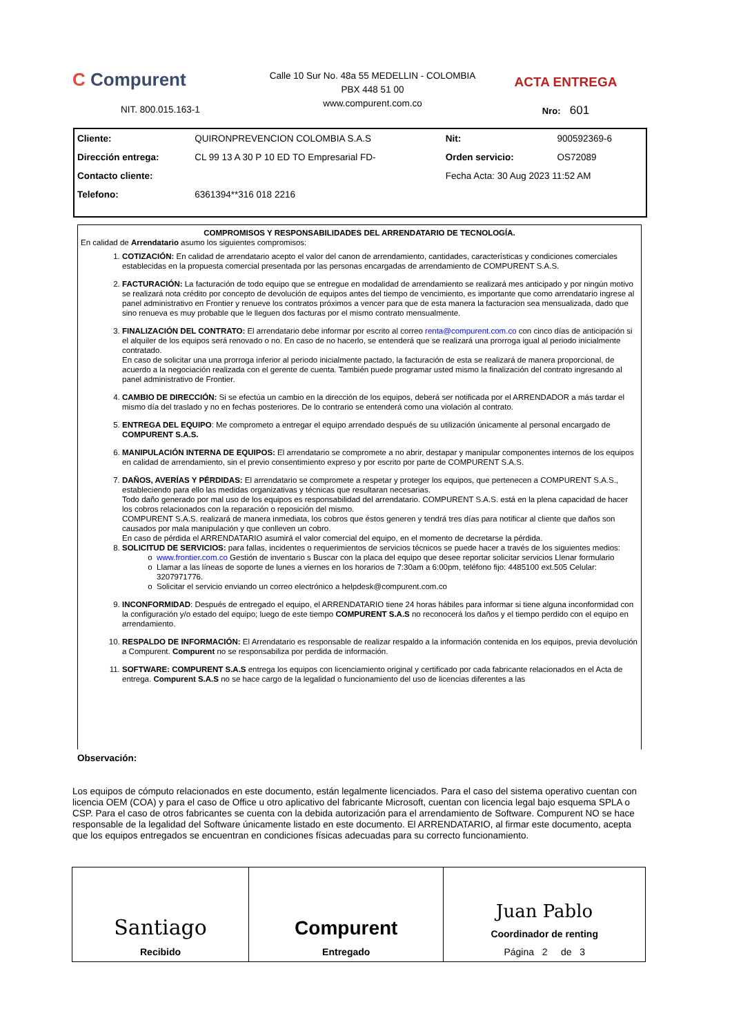C Compurent
NIT. 800.015.163-1
Calle 10 Sur No. 48a 55 MEDELLIN - COLOMBIA
PBX 448 51 00
www.compurent.com.co
ACTA ENTREGA
Nro: 601
| Cliente: | QUIRONPREVENCION COLOMBIA S.A.S | Nit: | 900592369-6 |
| Dirección entrega: | CL 99 13 A 30 P 10 ED TO Empresarial FD- | Orden servicio: | OS72089 |
| Contacto cliente: | | Fecha Acta: 30 Aug 2023 11:52 AM | |
| Telefono: | 6361394**316 018 2216 | | |
COMPROMISOS Y RESPONSABILIDADES DEL ARRENDATARIO DE TECNOLOGÍA.
En calidad de Arrendatario asumo los siguientes compromisos:
1. COTIZACIÓN: En calidad de arrendatario acepto el valor del canon de arrendamiento, cantidades, características y condiciones comerciales establecidas en la propuesta comercial presentada por las personas encargadas de arrendamiento de COMPURENT S.A.S.
2. FACTURACIÓN: La facturación de todo equipo que se entregue en modalidad de arrendamiento se realizará mes anticipado y por ningún motivo se realizará nota crédito por concepto de devolución de equipos antes del tiempo de vencimiento, es importante que como arrendatario ingrese al panel administrativo en Frontier y renueve los contratos próximos a vencer para que de esta manera la facturacion sea mensualizada, dado que sino renueva es muy probable que le lleguen dos facturas por el mismo contrato mensualmente.
3. FINALIZACIÓN DEL CONTRATO: El arrendatario debe informar por escrito al correo renta@compurent.com.co con cinco días de anticipación si el alquiler de los equipos será renovado o no. En caso de no hacerlo, se entenderá que se realizará una prorroga igual al periodo inicialmente contratado.
En caso de solicitar una una prorroga inferior al periodo inicialmente pactado, la facturación de esta se realizará de manera proporcional, de acuerdo a la negociación realizada con el gerente de cuenta. También puede programar usted mismo la finalización del contrato ingresando al panel administrativo de Frontier.
4. CAMBIO DE DIRECCIÓN: Si se efectúa un cambio en la dirección de los equipos, deberá ser notificada por el ARRENDADOR a más tardar el mismo día del traslado y no en fechas posteriores. De lo contrario se entenderá como una violación al contrato.
5. ENTREGA DEL EQUIPO: Me comprometo a entregar el equipo arrendado después de su utilización únicamente al personal encargado de COMPURENT S.A.S.
6. MANIPULACIÓN INTERNA DE EQUIPOS: El arrendatario se compromete a no abrir, destapar y manipular componentes internos de los equipos en calidad de arrendamiento, sin el previo consentimiento expreso y por escrito por parte de COMPURENT S.A.S.
7. DAÑOS, AVERÍAS Y PÉRDIDAS: El arrendatario se compromete a respetar y proteger los equipos, que pertenecen a COMPURENT S.A.S., estableciendo para ello las medidas organizativas y técnicas que resultaran necesarias.
Todo daño generado por mal uso de los equipos es responsabilidad del arrendatario. COMPURENT S.A.S. está en la plena capacidad de hacer los cobros relacionados con la reparación o reposición del mismo.
COMPURENT S.A.S. realizará de manera inmediata, los cobros que éstos generen y tendrá tres días para notificar al cliente que daños son causados por mala manipulación y que conlleven un cobro.
En caso de pérdida el ARRENDATARIO asumirá el valor comercial del equipo, en el momento de decretarse la pérdida.
8. SOLICITUD DE SERVICIOS: para fallas, incidentes o requerimientos de servicios técnicos se puede hacer a través de los siguientes medios:
www.frontier.com.co Gestión de inventario s Buscar con la placa del equipo que desee reportar solicitar servicios Llenar formulario
Llamar a las líneas de soporte de lunes a viernes en los horarios de 7:30am a 6:00pm, teléfono fijo: 4485100 ext.505 Celular: 3207971776.
Solicitar el servicio enviando un correo electrónico a helpdesk@compurent.com.co
9. INCONFORMIDAD: Después de entregado el equipo, el ARRENDATARIO tiene 24 horas hábiles para informar si tiene alguna inconformidad con la configuración y/o estado del equipo; luego de este tiempo COMPURENT S.A.S no reconocerá los daños y el tiempo perdido con el equipo en arrendamiento.
10. RESPALDO DE INFORMACIÓN: El Arrendatario es responsable de realizar respaldo a la información contenida en los equipos, previa devolución a Compurent. Compurent no se responsabiliza por perdida de información.
11. SOFTWARE: COMPURENT S.A.S entrega los equipos con licenciamiento original y certificado por cada fabricante relacionados en el Acta de entrega. Compurent S.A.S no se hace cargo de la legalidad o funcionamiento del uso de licencias diferentes a las
Observación:
Los equipos de cómputo relacionados en este documento, están legalmente licenciados. Para el caso del sistema operativo cuentan con licencia OEM (COA) y para el caso de Office u otro aplicativo del fabricante Microsoft, cuentan con licencia legal bajo esquema SPLA o CSP. Para el caso de otros fabricantes se cuenta con la debida autorización para el arrendamiento de Software. Compurent NO se hace responsable de la legalidad del Software únicamente listado en este documento. El ARRENDATARIO, al firmar este documento, acepta que los equipos entregados se encuentran en condiciones físicas adecuadas para su correcto funcionamiento.
| Santiago Recibido | Compurent Entregado | Juan Pablo Coordinador de renting Página 2 de 3 |